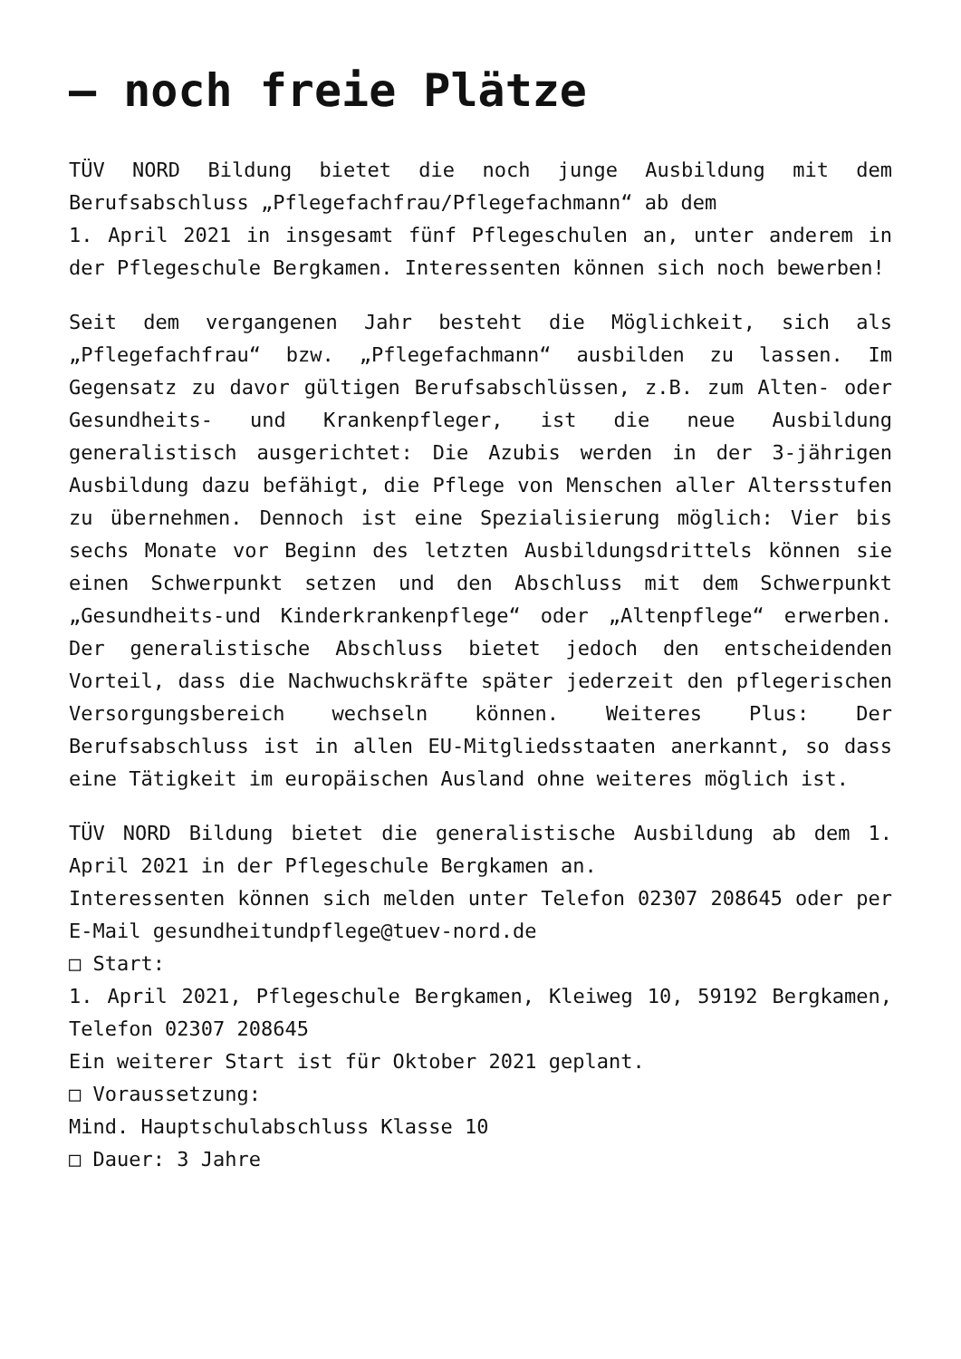– noch freie Plätze
TÜV NORD Bildung bietet die noch junge Ausbildung mit dem Berufsabschluss „Pflegefachfrau/Pflegefachmann“ ab dem
1. April 2021 in insgesamt fünf Pflegeschulen an, unter anderem in der Pflegeschule Bergkamen. Interessenten können sich noch bewerben!
Seit dem vergangenen Jahr besteht die Möglichkeit, sich als „Pflegefachfrau“ bzw. „Pflegefachmann“ ausbilden zu lassen. Im Gegensatz zu davor gültigen Berufsabschlüssen, z.B. zum Alten- oder Gesundheits- und Krankenpfleger, ist die neue Ausbildung generalistisch ausgerichtet: Die Azubis werden in der 3-jährigen Ausbildung dazu befähigt, die Pflege von Menschen aller Altersstufen zu übernehmen. Dennoch ist eine Spezialisierung möglich: Vier bis sechs Monate vor Beginn des letzten Ausbildungsdrittels können sie einen Schwerpunkt setzen und den Abschluss mit dem Schwerpunkt „Gesundheits-und Kinderkrankenpflege“ oder „Altenpflege“ erwerben. Der generalistische Abschluss bietet jedoch den entscheidenden Vorteil, dass die Nachwuchskräfte später jederzeit den pflegerischen Versorgungsbereich wechseln können. Weiteres Plus: Der Berufsabschluss ist in allen EU-Mitgliedsstaaten anerkannt, so dass eine Tätigkeit im europäischen Ausland ohne weiteres möglich ist.
TÜV NORD Bildung bietet die generalistische Ausbildung ab dem 1. April 2021 in der Pflegeschule Bergkamen an.
Interessenten können sich melden unter Telefon 02307 208645 oder per E-Mail gesundheitundpflege@tuev-nord.de
□ Start:
1. April 2021, Pflegeschule Bergkamen, Kleiweg 10, 59192 Bergkamen, Telefon 02307 208645
Ein weiterer Start ist für Oktober 2021 geplant.
□ Voraussetzung:
Mind. Hauptschulabschluss Klasse 10
□ Dauer: 3 Jahre